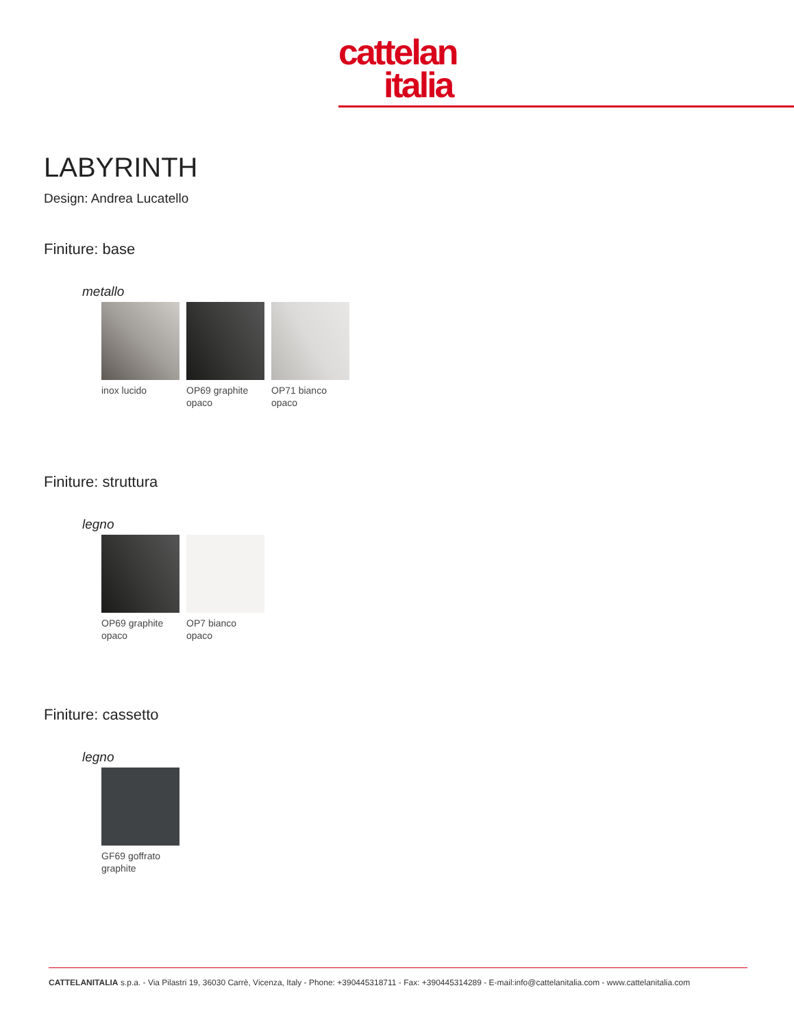cattelan
italia
LABYRINTH
Design: Andrea Lucatello
Finiture: base
metallo
inox lucido OP69 graphite opaco
OP71 bianco opaco
Finiture: struttura
legno
OP69 graphite opaco
OP7 bianco opaco
Finiture: cassetto
legno
GF69 goffrato graphite
CATTELANITALIA s.p.a. - Via Pilastri 19, 36030 Carrè, Vicenza, Italy - Phone: +390445318711 - Fax: +390445314289 - E-mail:info@cattelanitalia.com - www.cattelanitalia.com